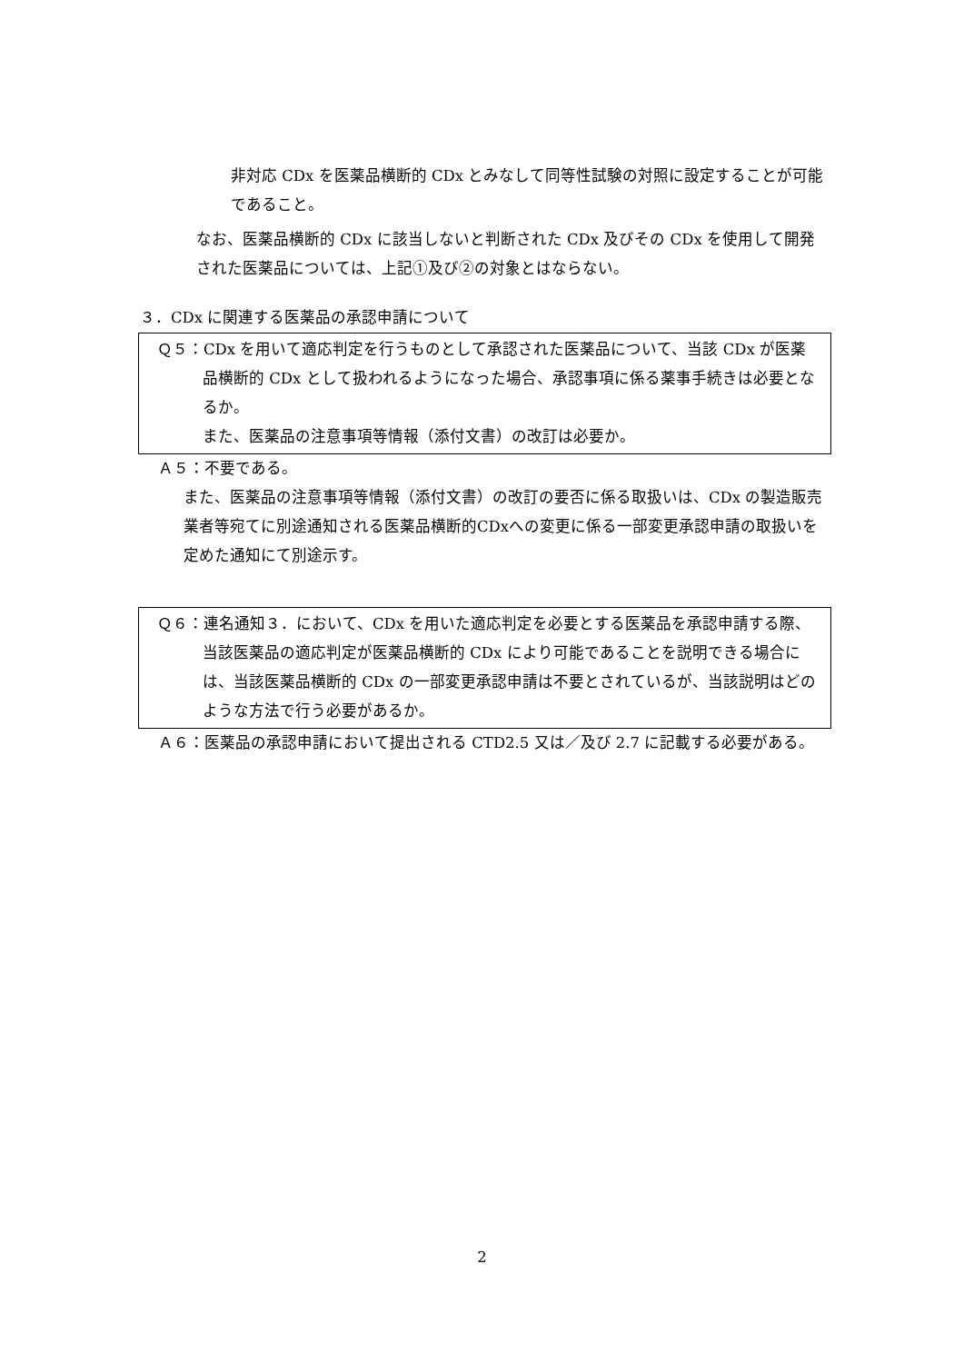非対応 CDx を医薬品横断的 CDx とみなして同等性試験の対照に設定することが可能であること。
なお、医薬品横断的 CDx に該当しないと判断された CDx 及びその CDx を使用して開発された医薬品については、上記①及び②の対象とはならない。
３．CDx に関連する医薬品の承認申請について
Ｑ５：CDx を用いて適応判定を行うものとして承認された医薬品について、当該 CDx が医薬品横断的 CDx として扱われるようになった場合、承認事項に係る薬事手続きは必要となるか。
また、医薬品の注意事項等情報（添付文書）の改訂は必要か。
Ａ５：不要である。
また、医薬品の注意事項等情報（添付文書）の改訂の要否に係る取扱いは、CDx の製造販売業者等宛てに別途通知される医薬品横断的CDxへの変更に係る一部変更承認申請の取扱いを定めた通知にて別途示す。
Ｑ６：連名通知３．において、CDx を用いた適応判定を必要とする医薬品を承認申請する際、当該医薬品の適応判定が医薬品横断的 CDx により可能であることを説明できる場合には、当該医薬品横断的 CDx の一部変更承認申請は不要とされているが、当該説明はどのような方法で行う必要があるか。
Ａ６：医薬品の承認申請において提出される CTD2.5 又は／及び 2.7 に記載する必要がある。
2